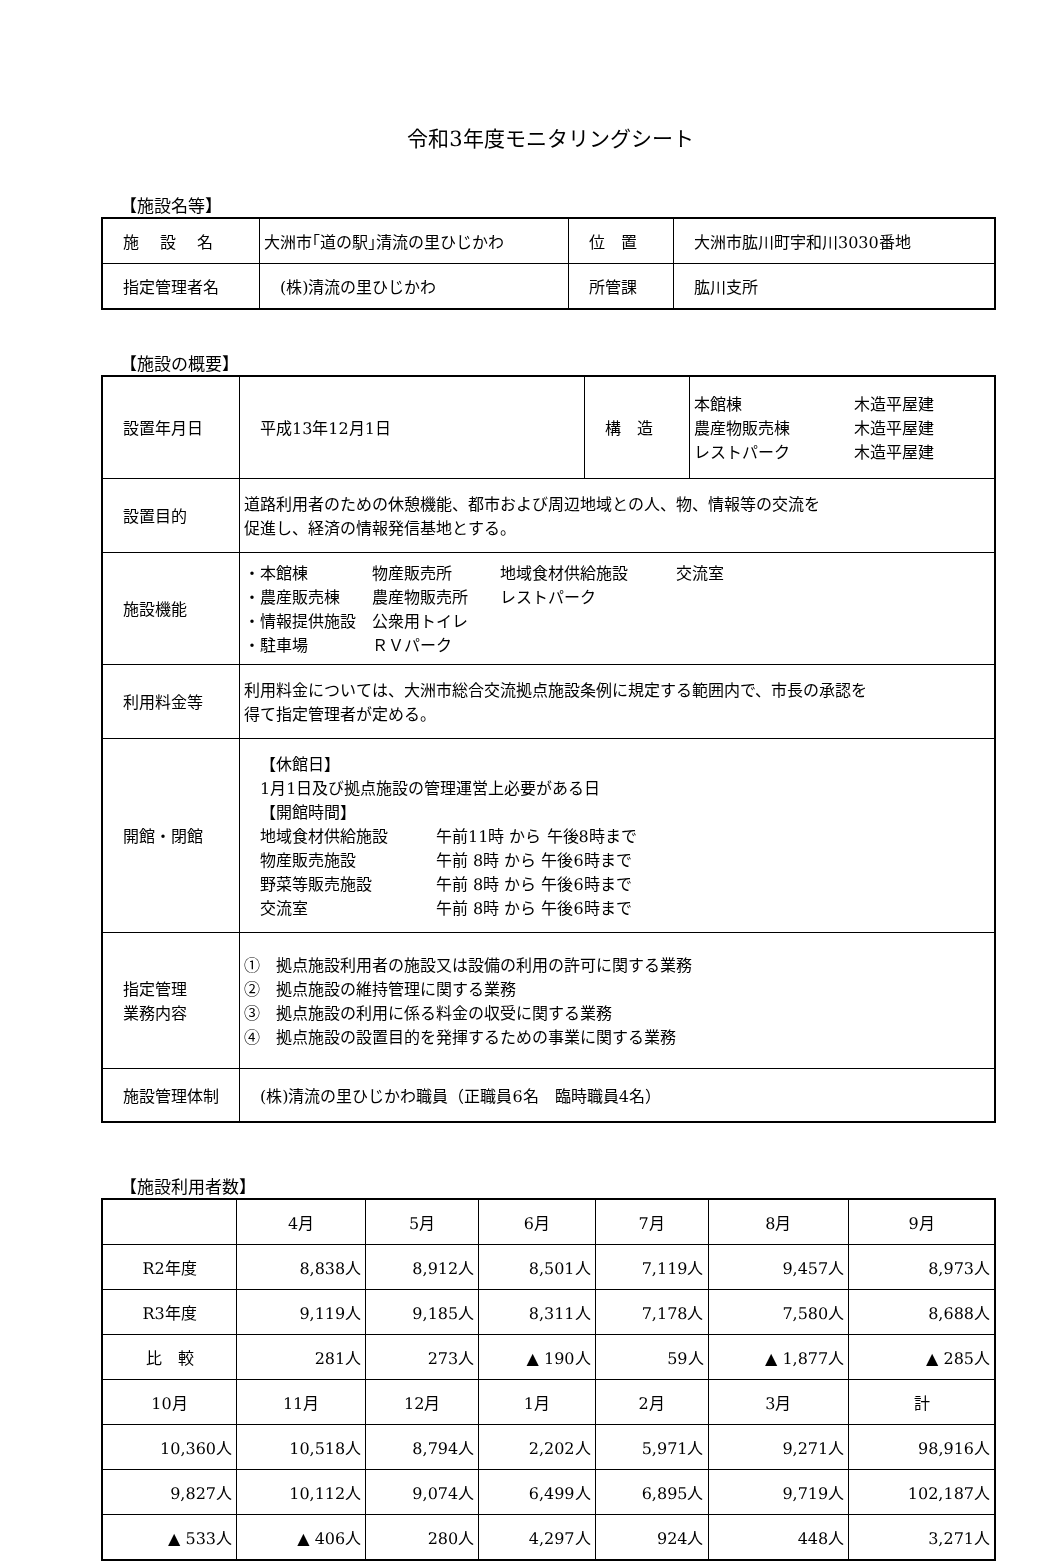令和3年度モニタリングシート
【施設名等】
| 施 設 名 | 大洲市｢道の駅｣清流の里ひじかわ | 位 置 | 大洲市肱川町宇和川3030番地 |
| 指定管理者名 | (株)清流の里ひじかわ | 所管課 | 肱川支所 |
【施設の概要】
| 設置年月日 | 平成13年12月1日 | 構 造 | 本館棟 木造平屋建 農産物販売棟 木造平屋建 レストパーク 木造平屋建 |
| 設置目的 | 道路利用者のための休憩機能、都市および周辺地域との人、物、情報等の交流を 促進し、経済の情報発信基地とする。 | | |
| 施設機能 | ・本館棟 物産販売所 地域食材供給施設 交流室 ・農産販売棟 農産物販売所 レストパーク ・情報提供施設 公衆用トイレ ・駐車場 ＲＶパーク | | |
| 利用料金等 | 利用料金については、大洲市総合交流拠点施設条例に規定する範囲内で、市長の承認を 得て指定管理者が定める。 | | |
| 開館・閉館 | 【休館日】 1月1日及び拠点施設の管理運営上必要がある日 【開館時間】 地域食材供給施設 午前11時 から 午後8時まで 物産販売施設 午前 8時 から 午後6時まで 野菜等販売施設 午前 8時 から 午後6時まで 交流室 午前 8時 から 午後6時まで | | |
| 指定管理 業務内容 | ① 拠点施設利用者の施設又は設備の利用の許可に関する業務 ② 拠点施設の維持管理に関する業務 ③ 拠点施設の利用に係る料金の収受に関する業務 ④ 拠点施設の設置目的を発揮するための事業に関する業務 | | |
| 施設管理体制 | (株)清流の里ひじかわ職員（正職員6名 臨時職員4名） | | |
【施設利用者数】
| | 4月 | 5月 | 6月 | 7月 | 8月 | 9月 |
| R2年度 | 8,838人 | 8,912人 | 8,501人 | 7,119人 | 9,457人 | 8,973人 |
| R3年度 | 9,119人 | 9,185人 | 8,311人 | 7,178人 | 7,580人 | 8,688人 |
| 比 較 | 281人 | 273人 | ▲ 190人 | 59人 | ▲ 1,877人 | ▲ 285人 |
| 10月 | 11月 | 12月 | 1月 | 2月 | 3月 | 計 |
| 10,360人 | 10,518人 | 8,794人 | 2,202人 | 5,971人 | 9,271人 | 98,916人 |
| 9,827人 | 10,112人 | 9,074人 | 6,499人 | 6,895人 | 9,719人 | 102,187人 |
| ▲ 533人 | ▲ 406人 | 280人 | 4,297人 | 924人 | 448人 | 3,271人 |